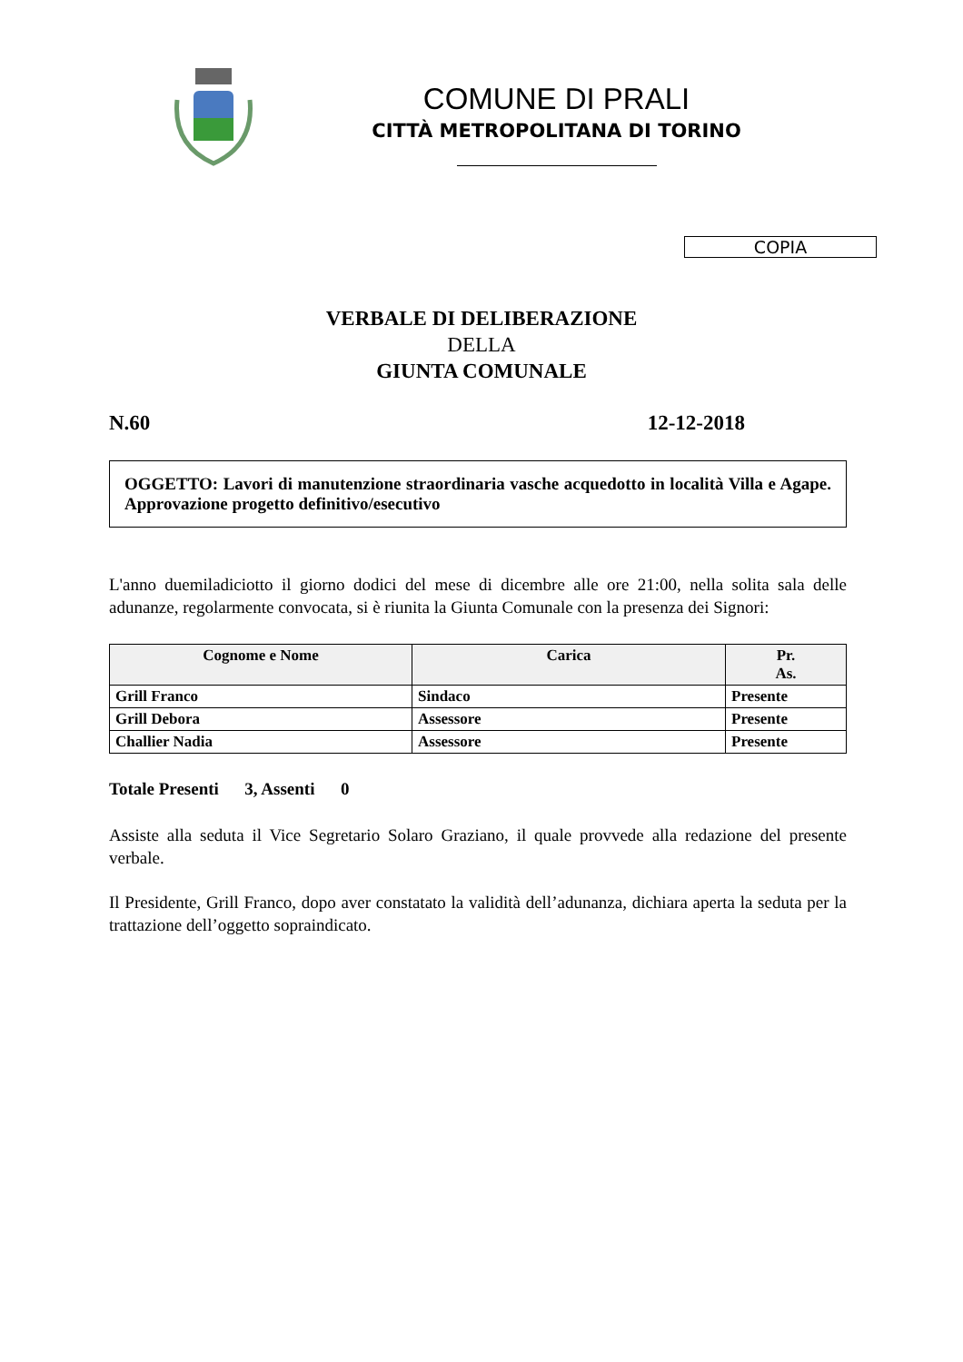COMUNE DI PRALI
CITTÀ METROPOLITANA DI TORINO
COPIA
VERBALE DI DELIBERAZIONE
DELLA
GIUNTA COMUNALE
N.60 12-12-2018
OGGETTO: Lavori di manutenzione straordinaria vasche acquedotto in località Villa e Agape. Approvazione progetto definitivo/esecutivo
L'anno duemiladiciotto il giorno dodici del mese di dicembre alle ore 21:00, nella solita sala delle adunanze, regolarmente convocata, si è riunita la Giunta Comunale con la presenza dei Signori:
| Cognome e Nome | Carica | Pr. As. |
| --- | --- | --- |
| Grill Franco | Sindaco | Presente |
| Grill Debora | Assessore | Presente |
| Challier Nadia | Assessore | Presente |
Totale Presenti 3, Assenti 0
Assiste alla seduta il Vice Segretario Solaro Graziano, il quale provvede alla redazione del presente verbale.
Il Presidente, Grill Franco, dopo aver constatato la validità dell’adunanza, dichiara aperta la seduta per la trattazione dell’oggetto sopraindicato.